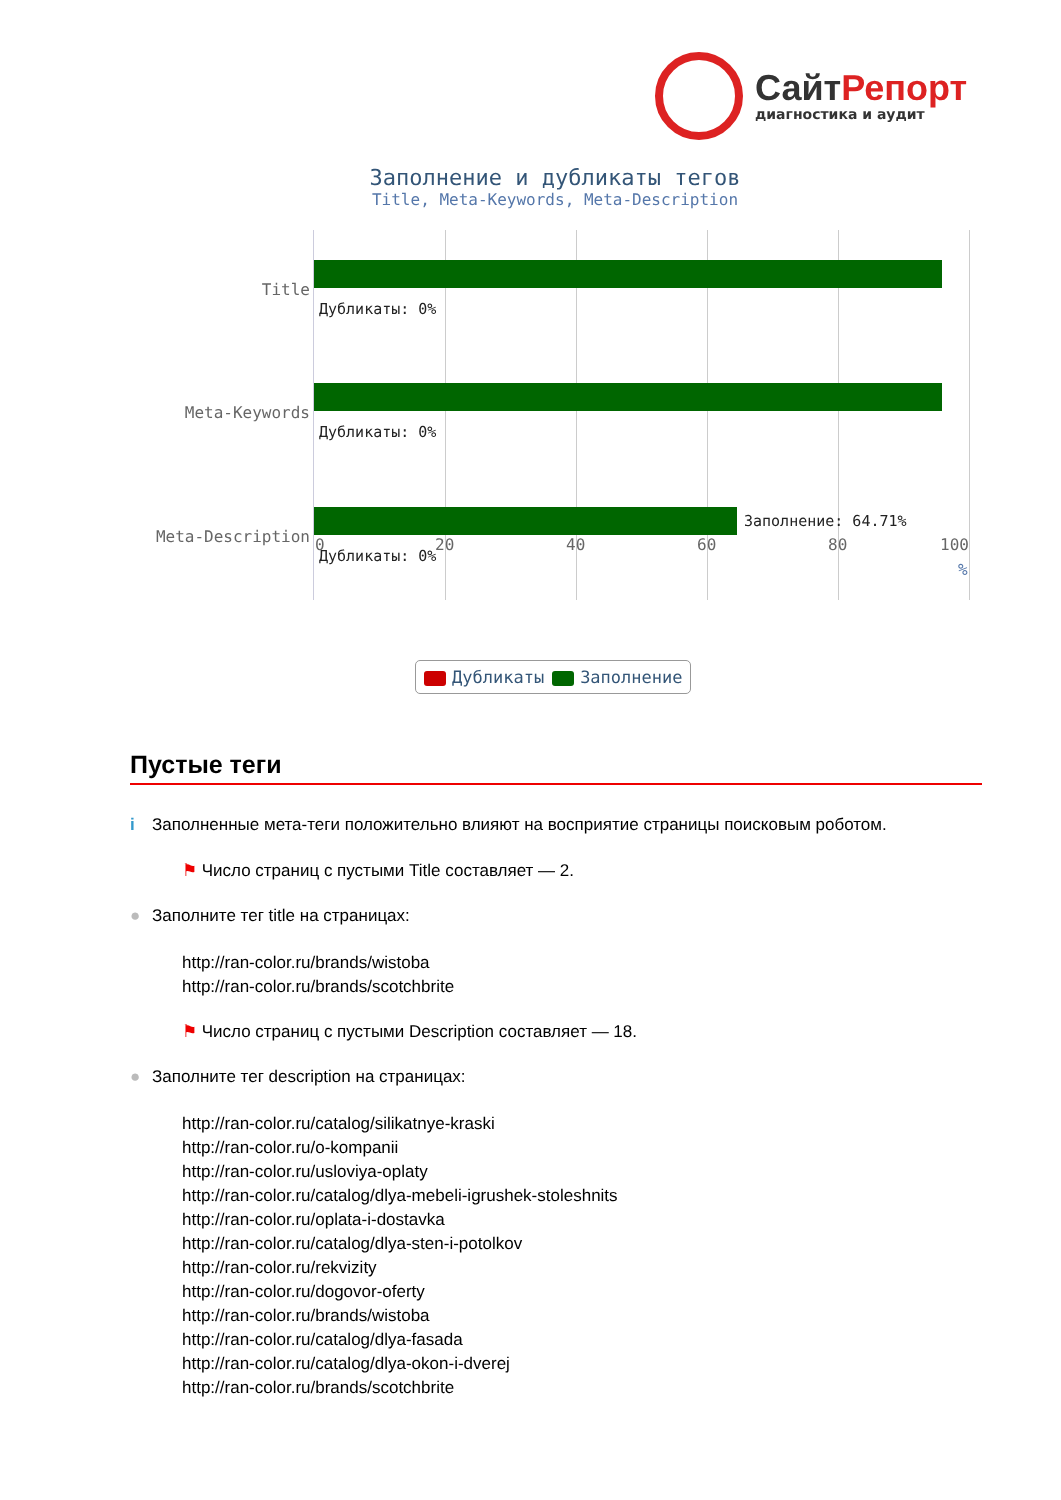СайтРепорт
диагностика и аудит
Заполнение и дубликаты тегов
Title, Meta-Keywords, Meta-Description
Title
Meta-Keywords
Meta-Description
Дубликаты: 0%
Дубликаты: 0%
Заполнение: 64.71%
Дубликаты: 0%
0 20 40 60 80 100
%
Дубликаты Заполнение
Пустые теги
i Заполненные мета-теги положительно влияют на восприятие страницы поисковым роботом.
⚑ Число страниц с пустыми Title составляет — 2.
● Заполните тег title на страницах:
http://ran-color.ru/brands/wistoba
http://ran-color.ru/brands/scotchbrite
⚑ Число страниц с пустыми Description составляет — 18.
● Заполните тег description на страницах:
http://ran-color.ru/catalog/silikatnye-kraski
http://ran-color.ru/o-kompanii
http://ran-color.ru/usloviya-oplaty
http://ran-color.ru/catalog/dlya-mebeli-igrushek-stoleshnits
http://ran-color.ru/oplata-i-dostavka
http://ran-color.ru/catalog/dlya-sten-i-potolkov
http://ran-color.ru/rekvizity
http://ran-color.ru/dogovor-oferty
http://ran-color.ru/brands/wistoba
http://ran-color.ru/catalog/dlya-fasada
http://ran-color.ru/catalog/dlya-okon-i-dverej
http://ran-color.ru/brands/scotchbrite